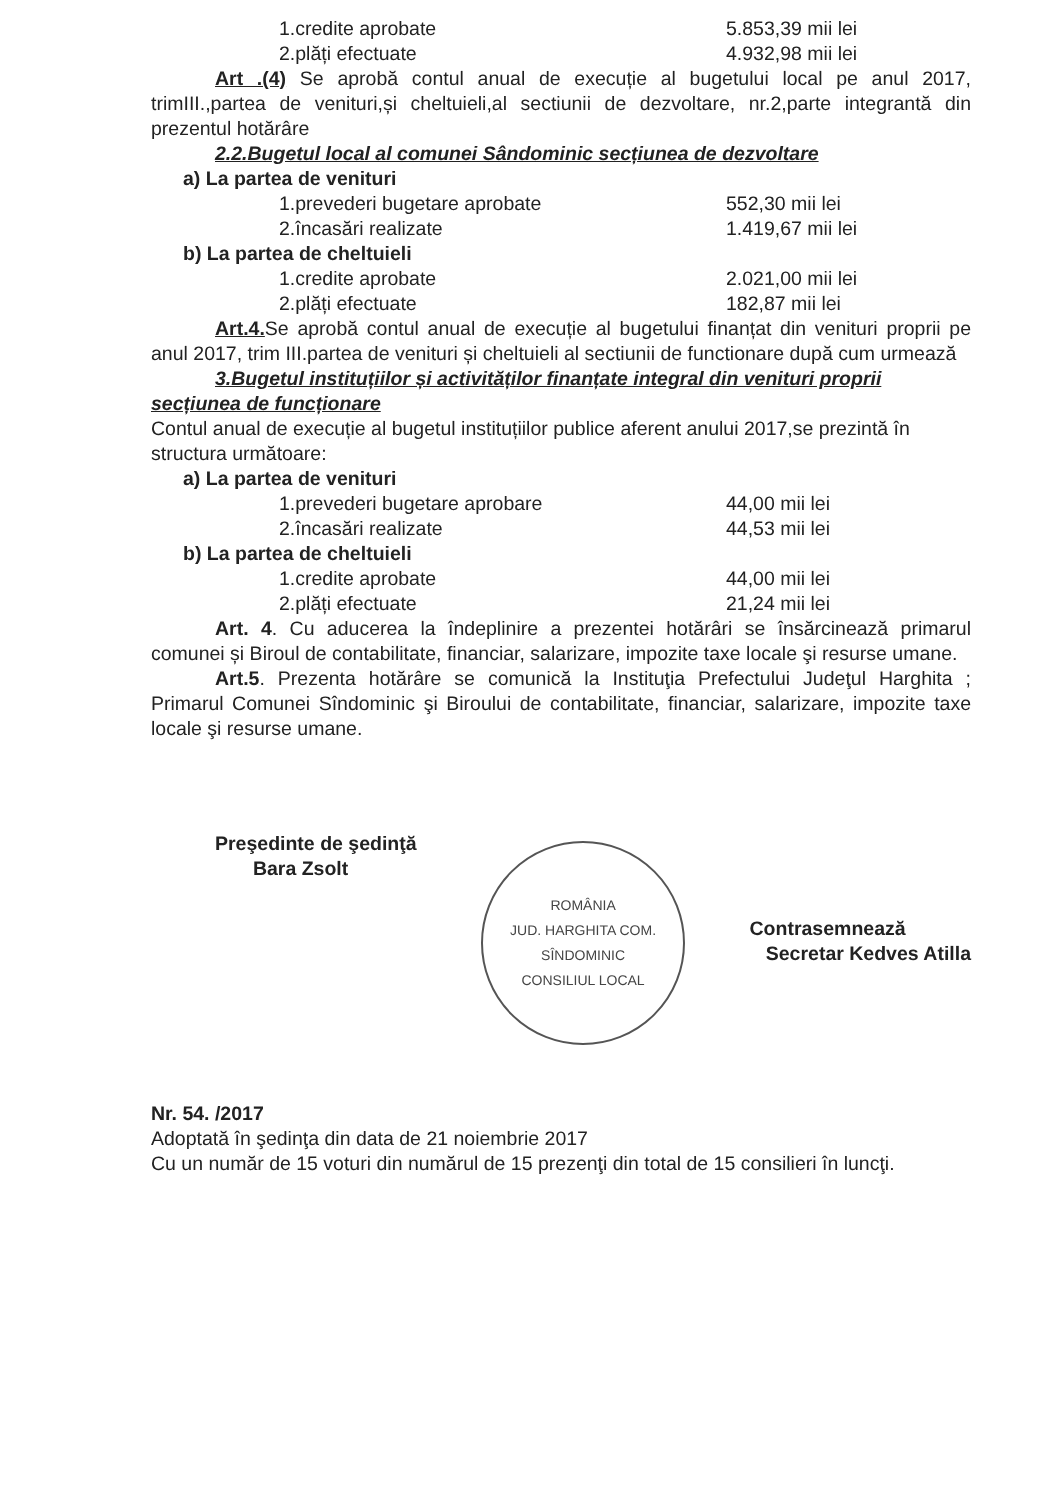1.credite aprobate 5.853,39 mii lei
2.plăți efectuate 4.932,98 mii lei
Art .(4) Se aprobă contul anual de execuție al bugetului local pe anul 2017, trimIII.,partea de venituri,și cheltuieli,al sectiunii de dezvoltare, nr.2,parte integrantă din prezentul hotărâre
2.2.Bugetul local al comunei Sândominic secțiunea de dezvoltare
a) La partea de venituri
1.prevederi bugetare aprobate 552,30 mii lei
2.încasări realizate 1.419,67 mii lei
b) La partea de cheltuieli
1.credite aprobate 2.021,00 mii lei
2.plăți efectuate 182,87 mii lei
Art.4. Se aprobă contul anual de execuție al bugetului finanțat din venituri proprii pe anul 2017, trim III.partea de venituri și cheltuieli al sectiunii de functionare după cum urmează
3.Bugetul instituțiilor și activităților finanțate integral din venituri proprii secțiunea de funcționare
Contul anual de execuție al bugetul instituțiilor publice aferent anului 2017,se prezintă în structura următoare:
a) La partea de venituri
1.prevederi bugetare aprobare 44,00 mii lei
2.încasări realizate 44,53 mii lei
b) La partea de cheltuieli
1.credite aprobate 44,00 mii lei
2.plăți efectuate 21,24 mii lei
Art. 4. Cu aducerea la îndeplinire a prezentei hotărâri se însărcinează primarul comunei și Biroul de contabilitate, financiar, salarizare, impozite taxe locale şi resurse umane.
Art.5. Prezenta hotărâre se comunică la Instituţia Prefectului Judeţul Harghita ; Primarul Comunei Sîndominic şi Biroului de contabilitate, financiar, salarizare, impozite taxe locale şi resurse umane.
Preşedinte de şedinţă
Bara Zsolt
ROMÂNIA
JUD. HARGHITA COM. SÎNDOMINIC
CONSILIUL LOCAL
Contrasemnează
Secretar Kedves Atilla
Nr. 54. /2017
Adoptată în şedinţa din data de 21 noiembrie 2017
Cu un număr de 15 voturi din numărul de 15 prezenţi din total de 15 consilieri în luncţi.